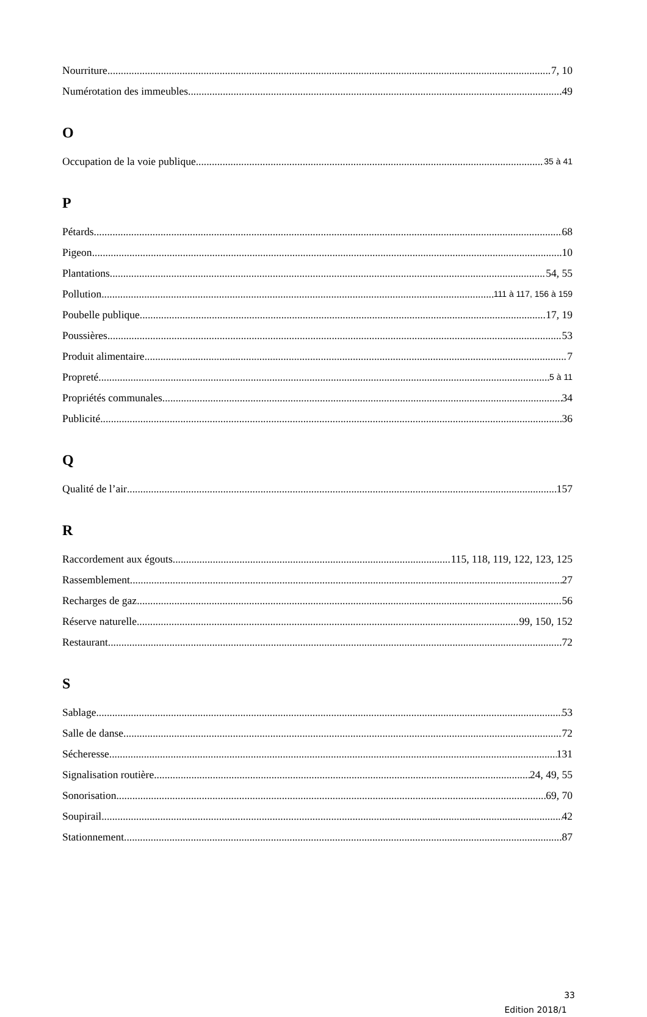Nourriture 7, 10
Numérotation des immeubles 49
O
Occupation de la voie publique 35 à 41
P
Pétards 68
Pigeon 10
Plantations 54, 55
Pollution 111 à 117, 156 à 159
Poubelle publique 17, 19
Poussières 53
Produit alimentaire 7
Propreté 5 à 11
Propriétés communales 34
Publicité 36
Q
Qualité de l’air 157
R
Raccordement aux égouts 115, 118, 119, 122, 123, 125
Rassemblement 27
Recharges de gaz 56
Réserve naturelle 99, 150, 152
Restaurant 72
S
Sablage 53
Salle de danse 72
Sécheresse 131
Signalisation routière 24, 49, 55
Sonorisation 69, 70
Soupirail 42
Stationnement 87
33
Edition 2018/1